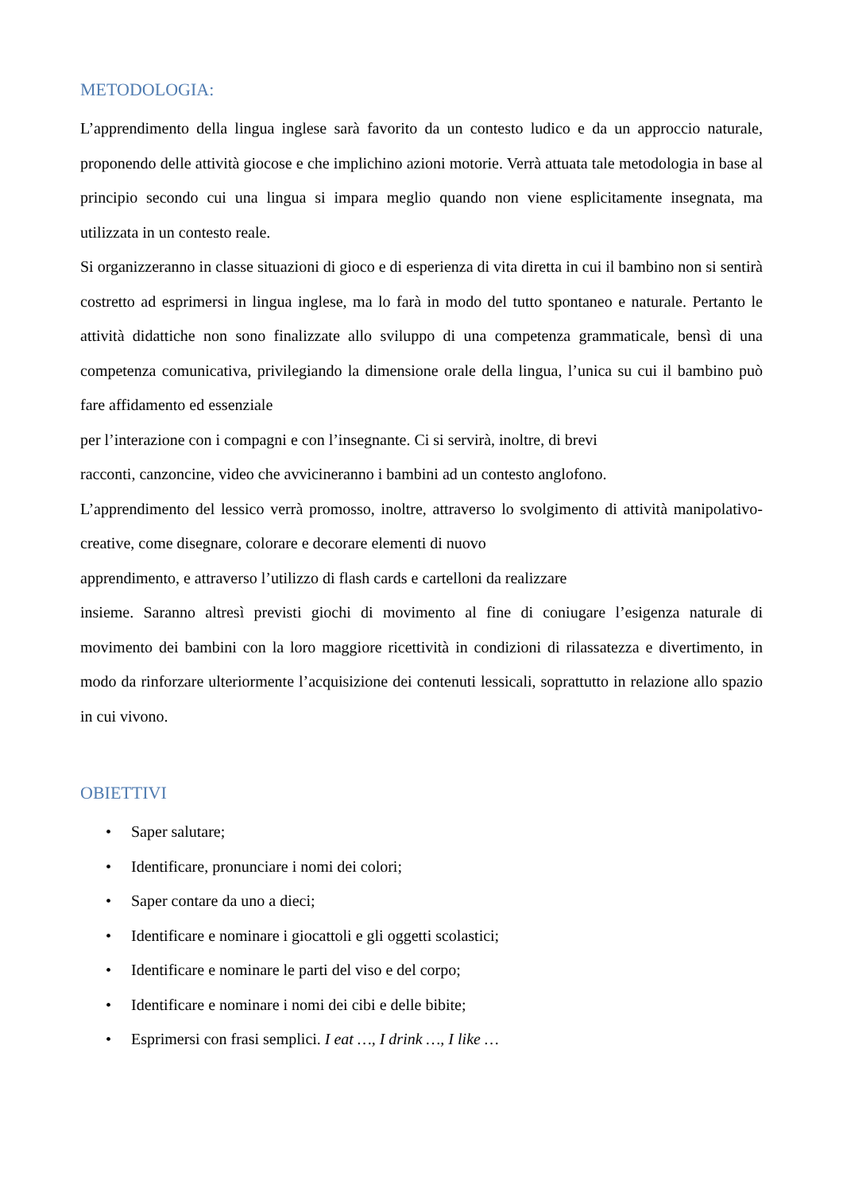METODOLOGIA:
L’apprendimento della lingua inglese sarà favorito da un contesto ludico e da un approccio naturale, proponendo delle attività giocose e che implichino azioni motorie. Verrà attuata tale metodologia in base al principio secondo cui una lingua si impara meglio quando non viene esplicitamente insegnata, ma utilizzata in un contesto reale.
Si organizzeranno in classe situazioni di gioco e di esperienza di vita diretta in cui il bambino non si sentirà costretto ad esprimersi in lingua inglese, ma lo farà in modo del tutto spontaneo e naturale. Pertanto le attività didattiche non sono finalizzate allo sviluppo di una competenza grammaticale, bensì di una competenza comunicativa, privilegiando la dimensione orale della lingua, l’unica su cui il bambino può fare affidamento ed essenziale
per l’interazione con i compagni e con l’insegnante. Ci si servirà, inoltre, di brevi
racconti, canzoncine, video che avvicineranno i bambini ad un contesto anglofono.
L’apprendimento del lessico verrà promosso, inoltre, attraverso lo svolgimento di attività manipolativo-creative, come disegnare, colorare e decorare elementi di nuovo
apprendimento, e attraverso l’utilizzo di flash cards e cartelloni da realizzare
insieme. Saranno altresì previsti giochi di movimento al fine di coniugare l’esigenza naturale di movimento dei bambini con la loro maggiore ricettività in condizioni di rilassatezza e divertimento, in modo da rinforzare ulteriormente l’acquisizione dei contenuti lessicali, soprattutto in relazione allo spazio in cui vivono.
OBIETTIVI
• Saper salutare;
• Identificare, pronunciare i nomi dei colori;
• Saper contare da uno a dieci;
• Identificare e nominare i giocattoli e gli oggetti scolastici;
• Identificare e nominare le parti del viso e del corpo;
• Identificare e nominare i nomi dei cibi e delle bibite;
• Esprimersi con frasi semplici. I eat …, I drink …, I like …